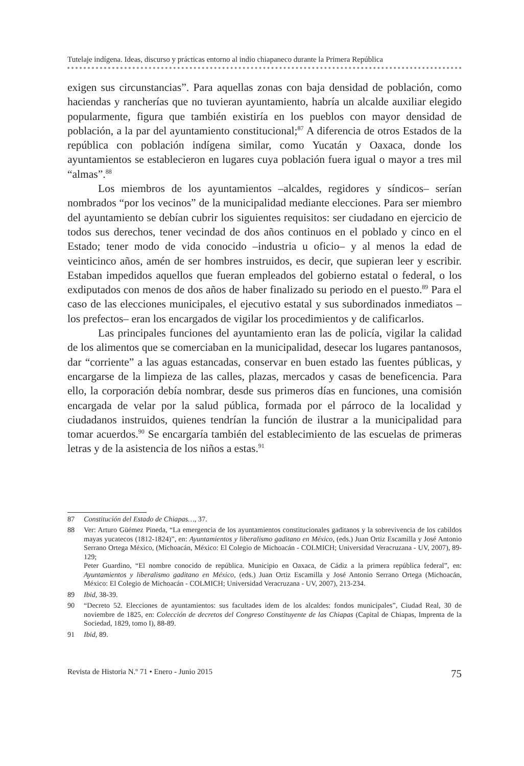Tutelaje indígena. Ideas, discurso y prácticas entorno al indio chiapaneco durante la Primera República
exigen sus circunstancias”. Para aquellas zonas con baja densidad de población, como haciendas y rancherías que no tuvieran ayuntamiento, habría un alcalde auxiliar elegido popularmente, figura que también existiría en los pueblos con mayor densidad de población, a la par del ayuntamiento constitucional;<sup>87</sup> A diferencia de otros Estados de la república con población indígena similar, como Yucatán y Oaxaca, donde los ayuntamientos se establecieron en lugares cuya población fuera igual o mayor a tres mil “almas”.<sup>88</sup>
Los miembros de los ayuntamientos –alcaldes, regidores y síndicos– serían nombrados “por los vecinos” de la municipalidad mediante elecciones. Para ser miembro del ayuntamiento se debían cubrir los siguientes requisitos: ser ciudadano en ejercicio de todos sus derechos, tener vecindad de dos años continuos en el poblado y cinco en el Estado; tener modo de vida conocido –industria u oficio– y al menos la edad de veinticinco años, amén de ser hombres instruidos, es decir, que supieran leer y escribir. Estaban impedidos aquellos que fueran empleados del gobierno estatal o federal, o los exdiputados con menos de dos años de haber finalizado su periodo en el puesto.<sup>89</sup> Para el caso de las elecciones municipales, el ejecutivo estatal y sus subordinados inmediatos –los prefectos– eran los encargados de vigilar los procedimientos y de calificarlos.
Las principales funciones del ayuntamiento eran las de policía, vigilar la calidad de los alimentos que se comerciaban en la municipalidad, desecar los lugares pantanosos, dar “corriente” a las aguas estancadas, conservar en buen estado las fuentes públicas, y encargarse de la limpieza de las calles, plazas, mercados y casas de beneficencia. Para ello, la corporación debía nombrar, desde sus primeros días en funciones, una comisión encargada de velar por la salud pública, formada por el párroco de la localidad y ciudadanos instruidos, quienes tendrían la función de ilustrar a la municipalidad para tomar acuerdos.<sup>90</sup> Se encargaría también del establecimiento de las escuelas de primeras letras y de la asistencia de los niños a estas.<sup>91</sup>
87 Constitución del Estado de Chiapas…, 37.
88 Ver: Arturo Güémez Pineda, “La emergencia de los ayuntamientos constitucionales gaditanos y la sobrevivencia de los cabildos mayas yucatecos (1812-1824)”, en: Ayuntamientos y liberalismo gaditano en México, (eds.) Juan Ortiz Escamilla y José Antonio Serrano Ortega México, (Michoacán, México: El Colegio de Michoacán - COLMICH; Universidad Veracruzana - UV, 2007), 89-129;
Peter Guardino, “El nombre conocido de república. Municipio en Oaxaca, de Cádiz a la primera república federal”, en: Ayuntamientos y liberalismo gaditano en México, (eds.) Juan Ortiz Escamilla y José Antonio Serrano Ortega (Michoacán, México: El Colegio de Michoacán - COLMICH; Universidad Veracruzana - UV, 2007), 213-234.
89 Ibid, 38-39.
90 “Decreto 52. Elecciones de ayuntamientos: sus facultades idem de los alcaldes: fondos municipales”, Ciudad Real, 30 de noviembre de 1825, en: Colección de decretos del Congreso Constituyente de las Chiapas (Capital de Chiapas, Imprenta de la Sociedad, 1829, tomo I), 88-89.
91 Ibid, 89.
Revista de Historia N.º 71 • Enero - Junio 2015 75